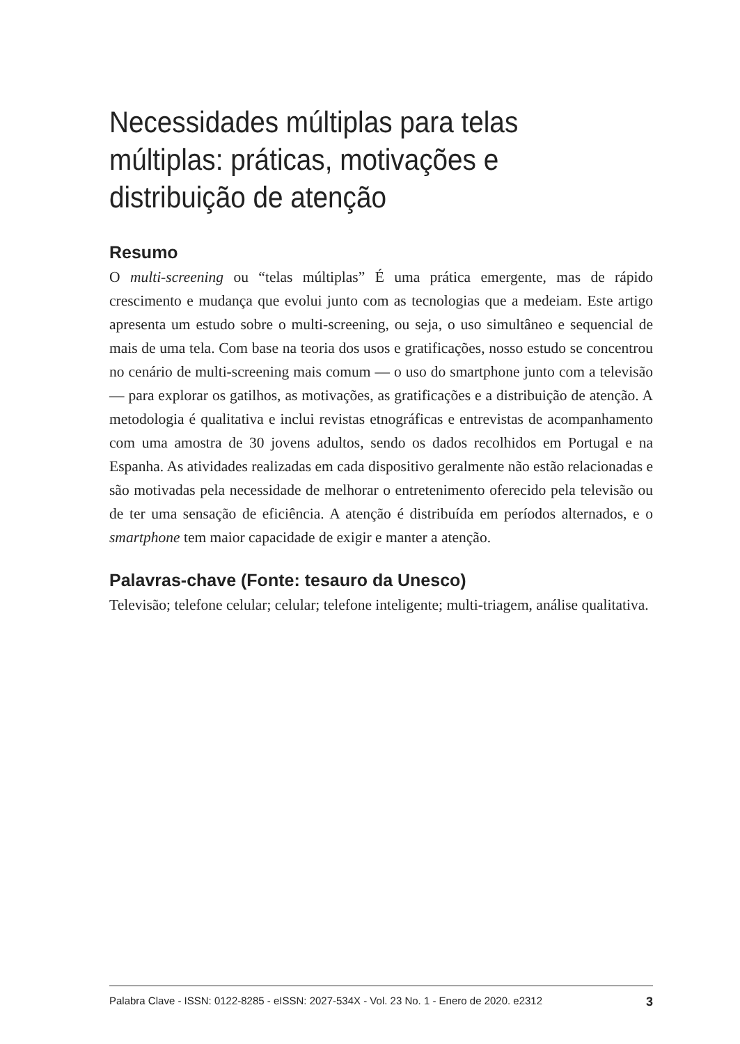Necessidades múltiplas para telas múltiplas: práticas, motivações e distribuição de atenção
Resumo
O multi-screening ou “telas múltiplas” É uma prática emergente, mas de rápido crescimento e mudança que evolui junto com as tecnologias que a medeiam. Este artigo apresenta um estudo sobre o multi-screening, ou seja, o uso simultâneo e sequencial de mais de uma tela. Com base na teoria dos usos e gratificações, nosso estudo se concentrou no cenário de multi-screening mais comum — o uso do smartphone junto com a televisão — para explorar os gatilhos, as motivações, as gratificações e a distribuição de atenção. A metodologia é qualitativa e inclui revistas etnográficas e entrevistas de acompanhamento com uma amostra de 30 jovens adultos, sendo os dados recolhidos em Portugal e na Espanha. As atividades realizadas em cada dispositivo geralmente não estão relacionadas e são motivadas pela necessidade de melhorar o entretenimento oferecido pela televisão ou de ter uma sensação de eficiência. A atenção é distribuída em períodos alternados, e o smartphone tem maior capacidade de exigir e manter a atenção.
Palavras-chave (Fonte: tesauro da Unesco)
Televisão; telefone celular; celular; telefone inteligente; multi-triagem, análise qualitativa.
Palabra Clave - ISSN: 0122-8285 - eISSN: 2027-534X - Vol. 23 No. 1 - Enero de 2020. e2312 3